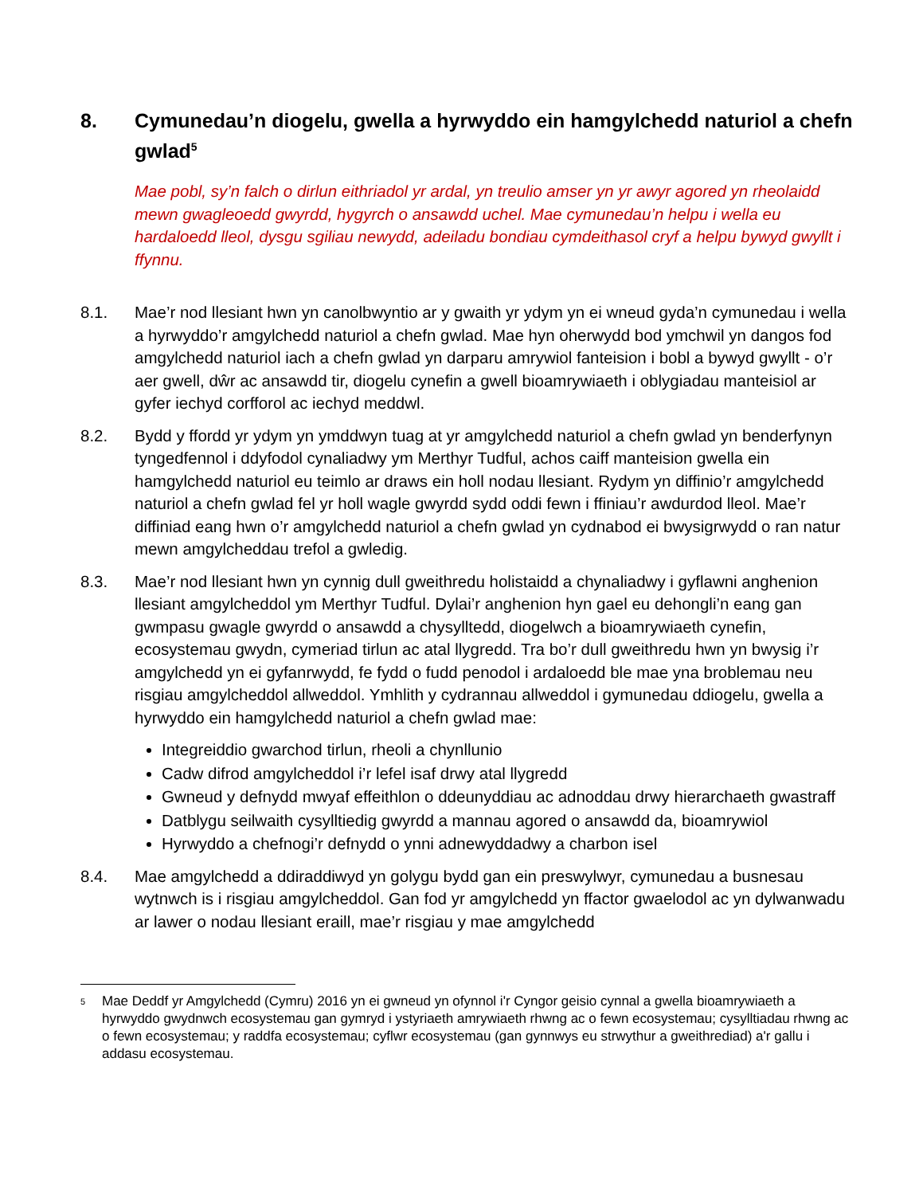8. Cymunedau’n diogelu, gwella a hyrwyddo ein hamgylchedd naturiol a chefn gwlad<sup>5</sup>
Mae pobl, sy’n falch o dirlun eithriadol yr ardal, yn treulio amser yn yr awyr agored yn rheolaidd mewn gwagleoedd gwyrdd, hygyrch o ansawdd uchel. Mae cymunedau’n helpu i wella eu hardaloedd lleol, dysgu sgiliau newydd, adeiladu bondiau cymdeithasol cryf a helpu bywyd gwyllt i ffynnu.
8.1. Mae’r nod llesiant hwn yn canolbwyntio ar y gwaith yr ydym yn ei wneud gyda’n cymunedau i wella a hyrwyddo’r amgylchedd naturiol a chefn gwlad. Mae hyn oherwydd bod ymchwil yn dangos fod amgylchedd naturiol iach a chefn gwlad yn darparu amrywiol fanteision i bobl a bywyd gwyllt - o’r aer gwell, dŵr ac ansawdd tir, diogelu cynefin a gwell bioamrywiaeth i oblygiadau manteisiol ar gyfer iechyd corfforol ac iechyd meddwl.
8.2. Bydd y ffordd yr ydym yn ymddwyn tuag at yr amgylchedd naturiol a chefn gwlad yn benderfynyn tyngedfennol i ddyfodol cynaliadwy ym Merthyr Tudful, achos caiff manteision gwella ein hamgylchedd naturiol eu teimlo ar draws ein holl nodau llesiant. Rydym yn diffinio’r amgylchedd naturiol a chefn gwlad fel yr holl wagle gwyrdd sydd oddi fewn i ffiniau’r awdurdod lleol. Mae’r diffiniad eang hwn o’r amgylchedd naturiol a chefn gwlad yn cydnabod ei bwysigrwydd o ran natur mewn amgylcheddau trefol a gwledig.
8.3. Mae’r nod llesiant hwn yn cynnig dull gweithredu holistaidd a chynaliadwy i gyflawni anghenion llesiant amgylcheddol ym Merthyr Tudful. Dylai’r anghenion hyn gael eu dehongli’n eang gan gwmpasu gwagle gwyrdd o ansawdd a chysylltedd, diogelwch a bioamrywiaeth cynefin, ecosystemau gwydn, cymeriad tirlun ac atal llygredd. Tra bo’r dull gweithredu hwn yn bwysig i’r amgylchedd yn ei gyfanrwydd, fe fydd o fudd penodol i ardaloedd ble mae yna broblemau neu risgiau amgylcheddol allweddol. Ymhlith y cydrannau allweddol i gymunedau ddiogelu, gwella a hyrwyddo ein hamgylchedd naturiol a chefn gwlad mae:
Integreiddio gwarchod tirlun, rheoli a chynllunio
Cadw difrod amgylcheddol i’r lefel isaf drwy atal llygredd
Gwneud y defnydd mwyaf effeithlon o ddeunyddiau ac adnoddau drwy hierarchaeth gwastraff
Datblygu seilwaith cysylltiedig gwyrdd a mannau agored o ansawdd da, bioamrywiol
Hyrwyddo a chefnogi’r defnydd o ynni adnewyddadwy a charbon isel
8.4. Mae amgylchedd a ddiraddiwyd yn golygu bydd gan ein preswylwyr, cymunedau a busnesau wytnwch is i risgiau amgylcheddol. Gan fod yr amgylchedd yn ffactor gwaelodol ac yn dylwanwadu ar lawer o nodau llesiant eraill, mae’r risgiau y mae amgylchedd
<sup>5</sup> Mae Deddf yr Amgylchedd (Cymru) 2016 yn ei gwneud yn ofynnol i'r Cyngor geisio cynnal a gwella bioamrywiaeth a hyrwyddo gwydnwch ecosystemau gan gymryd i ystyriaeth amrywiaeth rhwng ac o fewn ecosystemau; cysylltiadau rhwng ac o fewn ecosystemau; y raddfa ecosystemau; cyflwr ecosystemau (gan gynnwys eu strwythur a gweithrediad) a'r gallu i addasu ecosystemau.